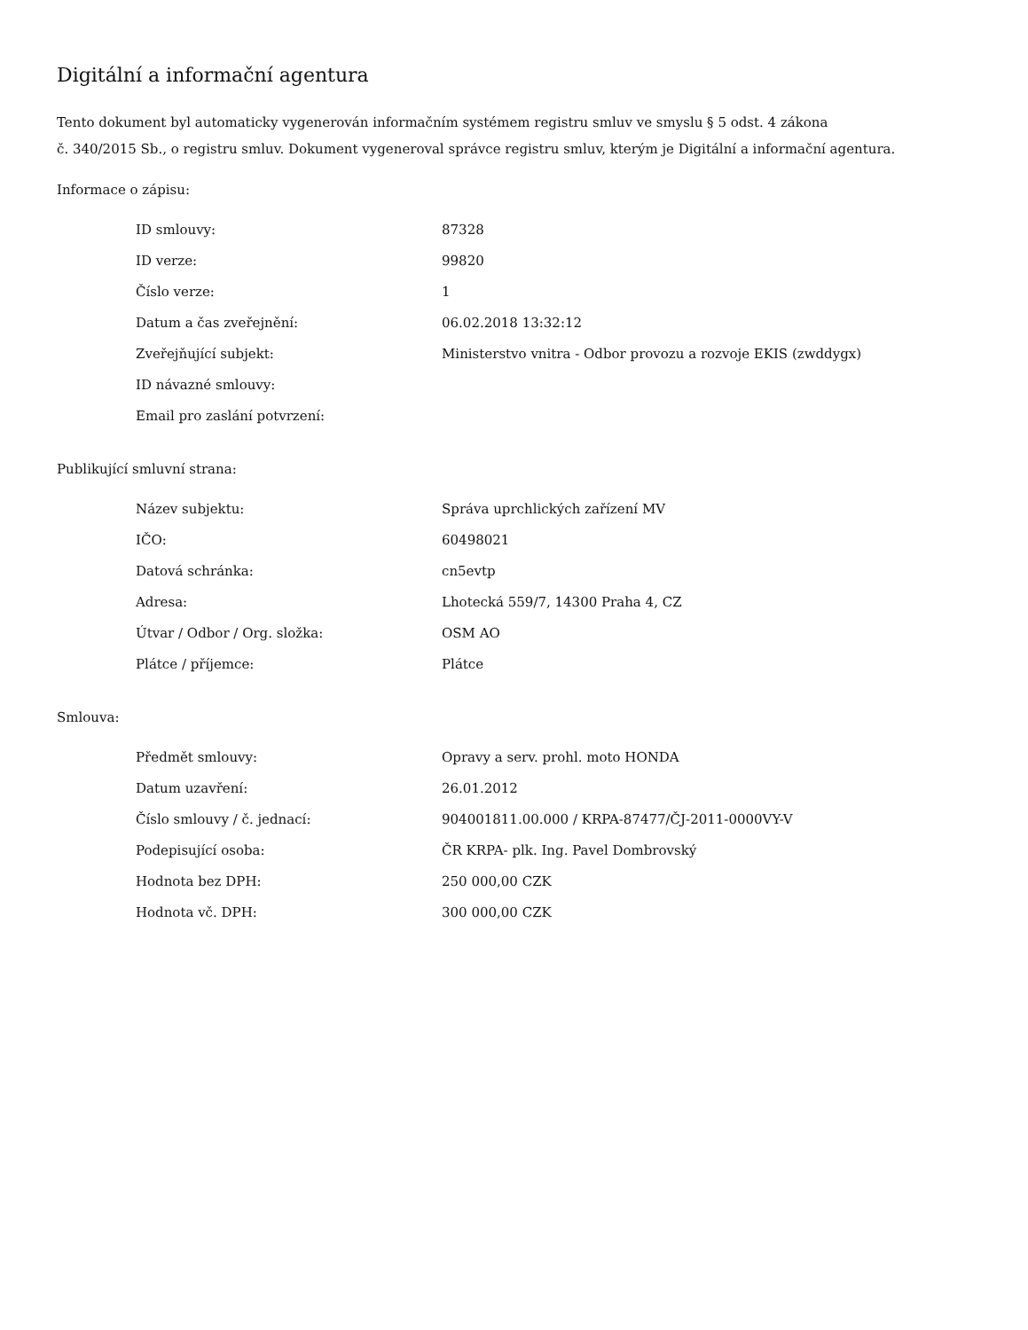Digitální a informační agentura
Tento dokument byl automaticky vygenerován informačním systémem registru smluv ve smyslu § 5 odst. 4 zákona
č. 340/2015 Sb., o registru smluv. Dokument vygeneroval správce registru smluv, kterým je Digitální a informační agentura.
Informace o zápisu:
| ID smlouvy: | 87328 |
| ID verze: | 99820 |
| Číslo verze: | 1 |
| Datum a čas zveřejnění: | 06.02.2018 13:32:12 |
| Zveřejňující subjekt: | Ministerstvo vnitra - Odbor provozu a rozvoje EKIS (zwddygx) |
| ID návazné smlouvy: | |
| Email pro zaslání potvrzení: | |
Publikující smluvní strana:
| Název subjektu: | Správa uprchlických zařízení MV |
| IČO: | 60498021 |
| Datová schránka: | cn5evtp |
| Adresa: | Lhotecká 559/7, 14300 Praha 4, CZ |
| Útvar / Odbor / Org. složka: | OSM AO |
| Plátce / příjemce: | Plátce |
Smlouva:
| Předmět smlouvy: | Opravy a serv. prohl. moto HONDA |
| Datum uzavření: | 26.01.2012 |
| Číslo smlouvy / č. jednací: | 904001811.00.000 / KRPA-87477/ČJ-2011-0000VY-V |
| Podepisující osoba: | ČR KRPA- plk. Ing. Pavel Dombrovský |
| Hodnota bez DPH: | 250 000,00 CZK |
| Hodnota vč. DPH: | 300 000,00 CZK |